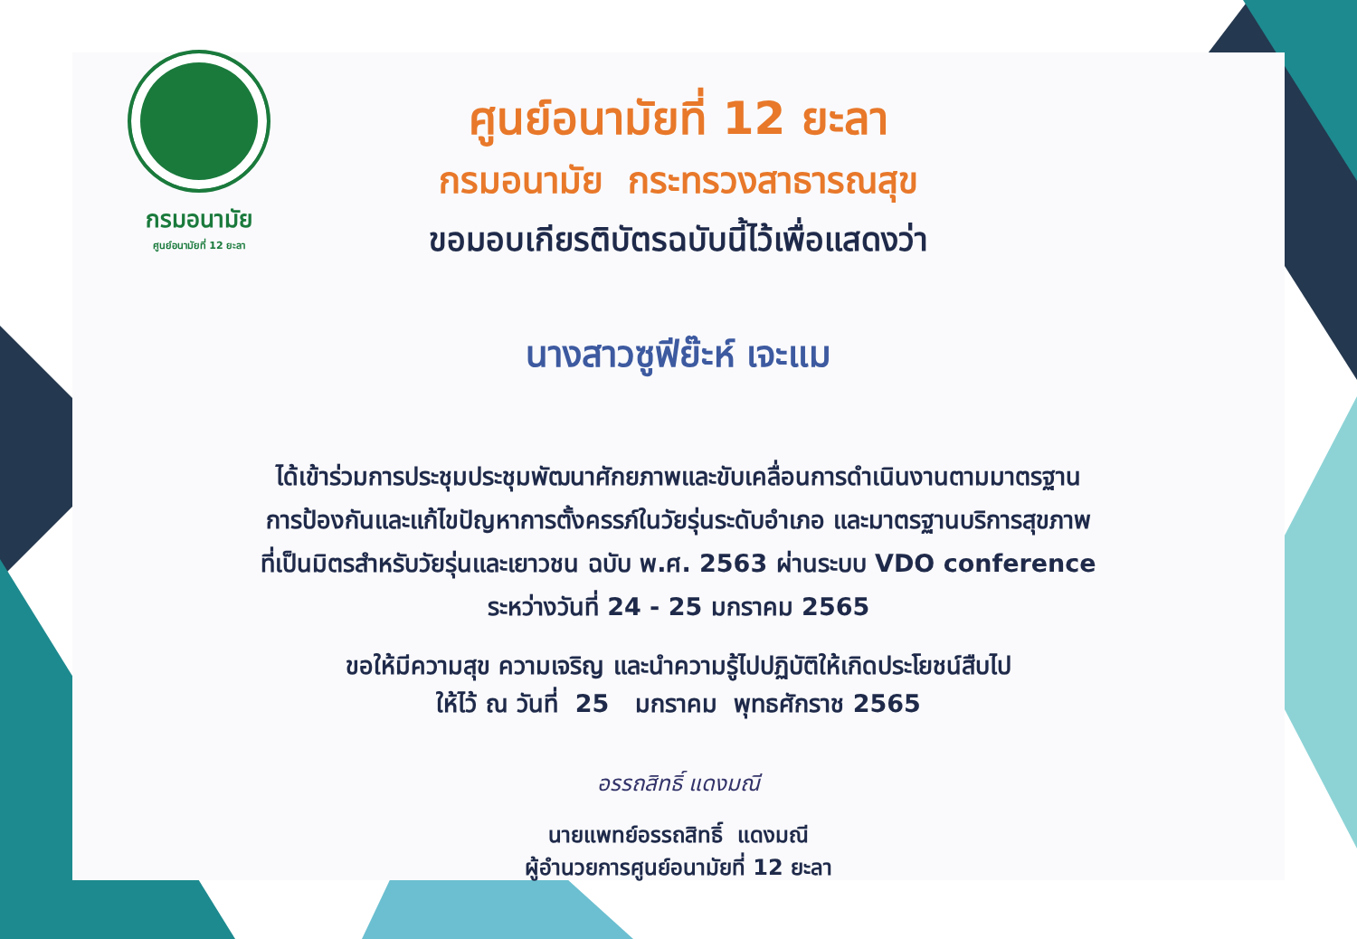กรมอนามัย
ศูนย์อนามัยที่ 12 ยะลา
ศูนย์อนามัยที่ 12 ยะลา
กรมอนามัย กระทรวงสาธารณสุข
ขอมอบเกียรติบัตรฉบับนี้ไว้เพื่อแสดงว่า
นางสาวซูฟีย๊ะห์ เจะแม
ได้เข้าร่วมการประชุมประชุมพัฒนาศักยภาพและขับเคลื่อนการดำเนินงานตามมาตรฐาน
การป้องกันและแก้ไขปัญหาการตั้งครรภ์ในวัยรุ่นระดับอำเภอ และมาตรฐานบริการสุขภาพ
ที่เป็นมิตรสำหรับวัยรุ่นและเยาวชน ฉบับ พ.ศ. 2563 ผ่านระบบ VDO conference
ระหว่างวันที่ 24 - 25 มกราคม 2565
ขอให้มีความสุข ความเจริญ และนำความรู้ไปปฏิบัติให้เกิดประโยชน์สืบไป
ให้ไว้ ณ วันที่ 25 มกราคม พุทธศักราช 2565
อรรถสิทธิ์ แดงมณี
นายแพทย์อรรถสิทธิ์ แดงมณี
ผู้อำนวยการศูนย์อนามัยที่ 12 ยะลา